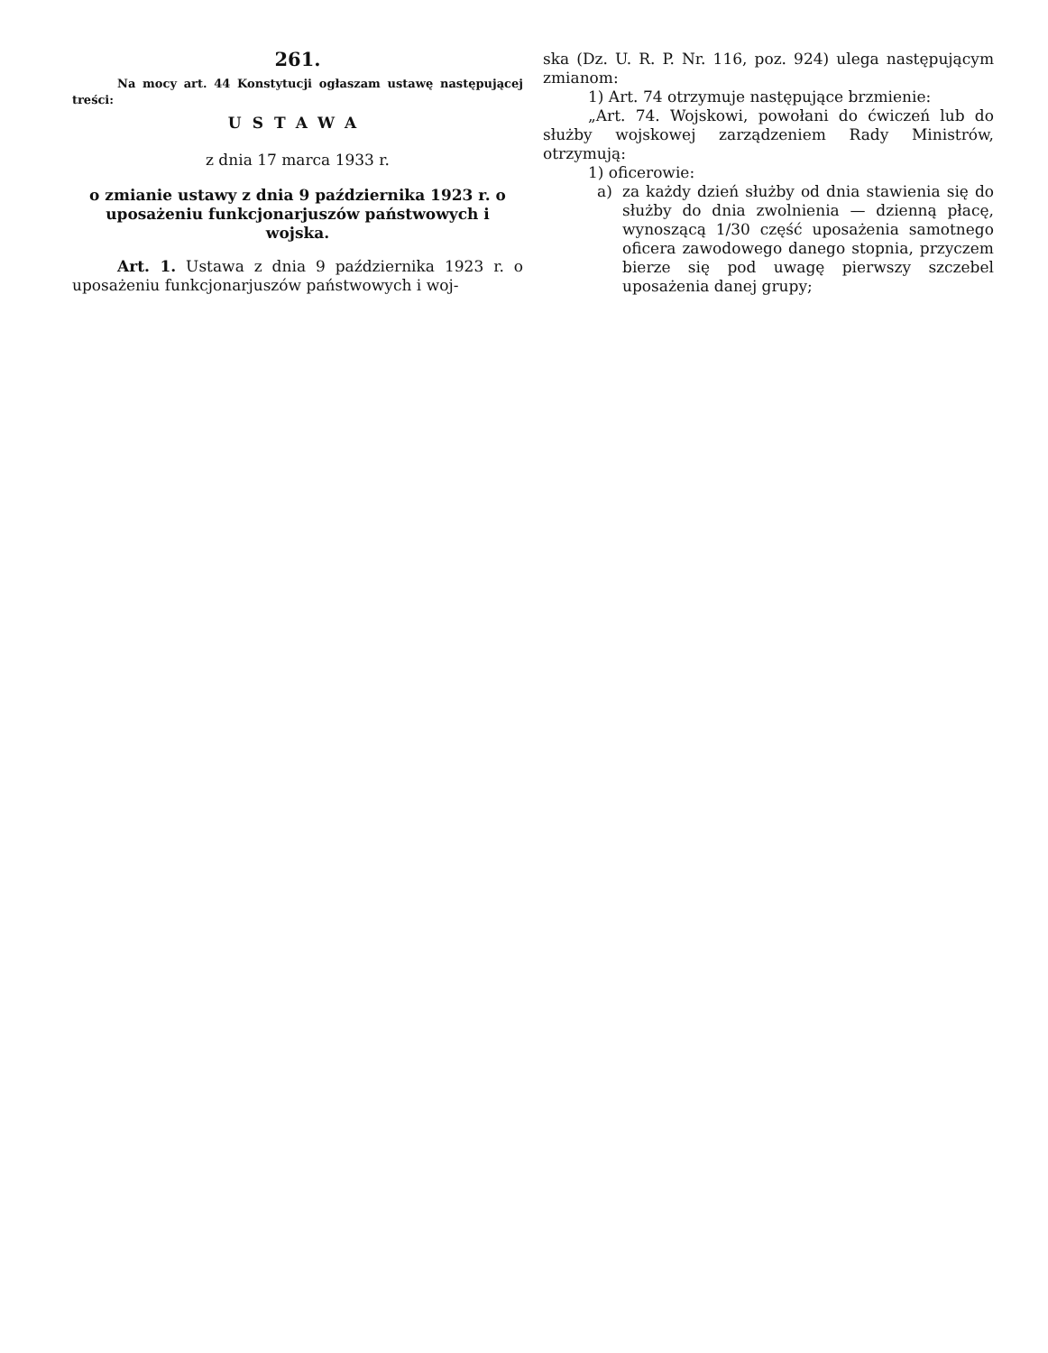261.
Na mocy art. 44 Konstytucji ogłaszam ustawę następującej treści:
USTAWA
z dnia 17 marca 1933 r.
o zmianie ustawy z dnia 9 października 1923 r. o uposażeniu funkcjonarjuszów państwowych i wojska.
Art. 1. Ustawa z dnia 9 października 1923 r. o uposażeniu funkcjonarjuszów państwowych i woj-
ska (Dz. U. R. P. Nr. 116, poz. 924) ulega następującym zmianom:
1) Art. 74 otrzymuje następujące brzmienie:
„Art. 74. Wojskowi, powołani do ćwiczeń lub do służby wojskowej zarządzeniem Rady Ministrów, otrzymują:
1) oficerowie:
a) za każdy dzień służby od dnia stawienia się do służby do dnia zwolnienia — dzienną płacę, wynoszącą 1/30 część uposażenia samotnego oficera zawodowego danego stopnia, przyczem bierze się pod uwagę pierwszy szczebel uposażenia danej grupy;